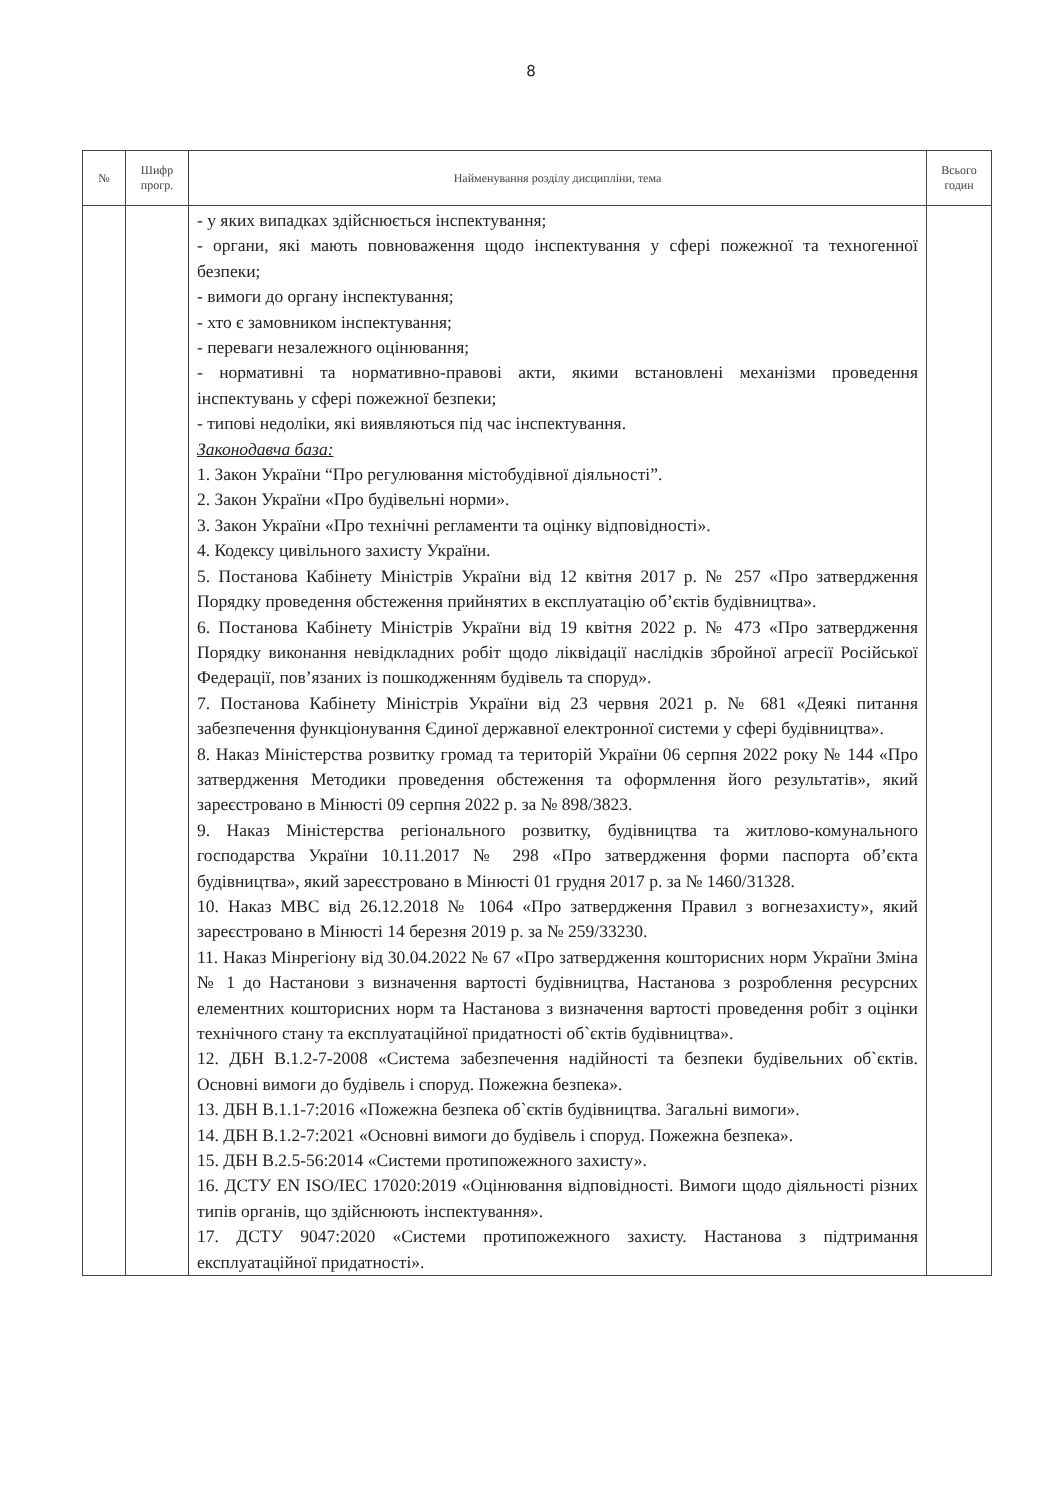8
| № | Шифр прогр. | Найменування розділу дисципліни, тема | Всього годин |
| --- | --- | --- | --- |
| | | - у яких випадках здійснюється інспектування; - органи, які мають повноваження щодо інспектування у сфері пожежної та техногенної безпеки; - вимоги до органу інспектування; - хто є замовником інспектування; - переваги незалежного оцінювання; - нормативні та нормативно-правові акти, якими встановлені механізми проведення інспектувань у сфері пожежної безпеки; - типові недоліки, які виявляються під час інспектування. Законодавча база: 1. Закон України “Про регулювання містобудівної діяльності”. 2. Закон України «Про будівельні норми». 3. Закон України «Про технічні регламенти та оцінку відповідності». 4. Кодексу цивільного захисту України. 5. Постанова Кабінету Міністрів України від 12 квітня 2017 р. № 257 «Про затвердження Порядку проведення обстеження прийнятих в експлуатацію об’єктів будівництва». 6. Постанова Кабінету Міністрів України від 19 квітня 2022 р. № 473 «Про затвердження Порядку виконання невідкладних робіт щодо ліквідації наслідків збройної агресії Російської Федерації, пов’язаних із пошкодженням будівель та споруд». 7. Постанова Кабінету Міністрів України від 23 червня 2021 р. № 681 «Деякі питання забезпечення функціонування Єдиної державної електронної системи у сфері будівництва». 8. Наказ Міністерства розвитку громад та територій України 06 серпня 2022 року № 144 «Про затвердження Методики проведення обстеження та оформлення його результатів», який зареєстровано в Мінюсті 09 серпня 2022 р. за № 898/3823. 9. Наказ Міністерства регіонального розвитку, будівництва та житлово-комунального господарства України 10.11.2017 № 298 «Про затвердження форми паспорта об’єкта будівництва», який зареєстровано в Мінюсті 01 грудня 2017 р. за № 1460/31328. 10. Наказ МВС від 26.12.2018 № 1064 «Про затвердження Правил з вогнезахисту», який зареєстровано в Мінюсті 14 березня 2019 р. за № 259/33230. 11. Наказ Мінрегіону від 30.04.2022 № 67 «Про затвердження кошторисних норм України Зміна № 1 до Настанови з визначення вартості будівництва, Настанова з розроблення ресурсних елементних кошторисних норм та Настанова з визначення вартості проведення робіт з оцінки технічного стану та експлуатаційної придатності об`єктів будівництва». 12. ДБН В.1.2-7-2008 «Система забезпечення надійності та безпеки будівельних об`єктів. Основні вимоги до будівель і споруд. Пожежна безпека». 13. ДБН В.1.1-7:2016 «Пожежна безпека об`єктів будівництва. Загальні вимоги». 14. ДБН В.1.2-7:2021 «Основні вимоги до будівель і споруд. Пожежна безпека». 15. ДБН В.2.5-56:2014 «Системи протипожежного захисту». 16. ДСТУ EN ISO/IEC 17020:2019 «Оцінювання відповідності. Вимоги щодо діяльності різних типів органів, що здійснюють інспектування». 17. ДСТУ 9047:2020 «Системи протипожежного захисту. Настанова з підтримання експлуатаційної придатності». | |